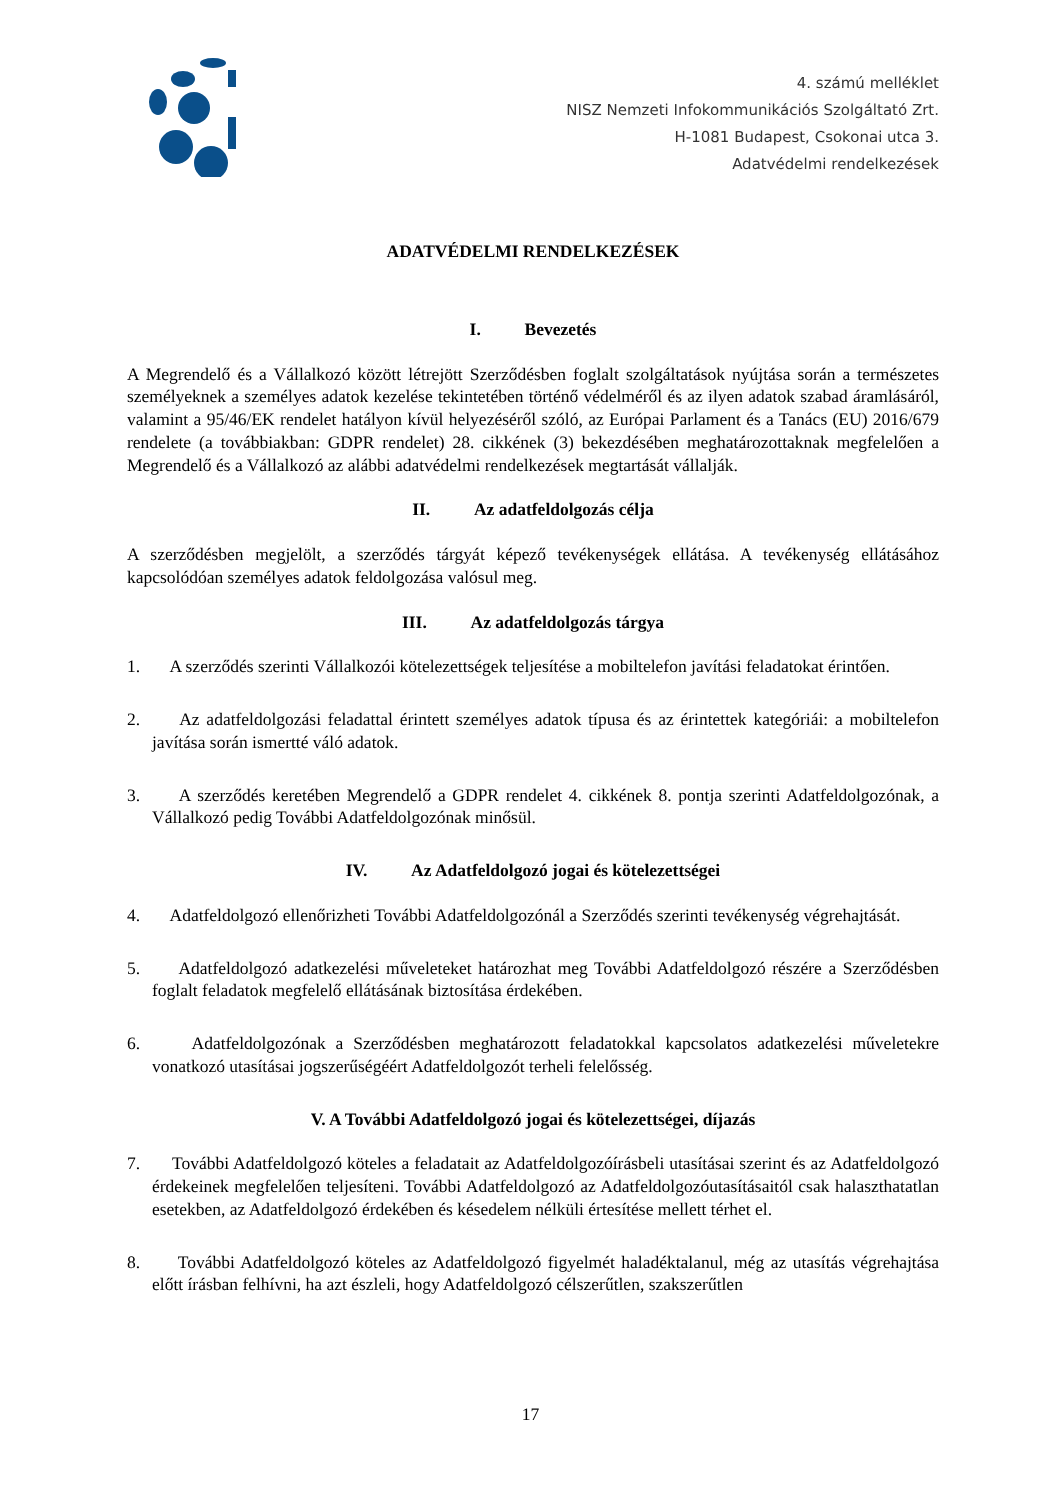4. számú melléklet
NISZ Nemzeti Infokommunikációs Szolgáltató Zrt.
H-1081 Budapest, Csokonai utca 3.
Adatvédelmi rendelkezések
ADATVÉDELMI RENDELKEZÉSEK
I. Bevezetés
A Megrendelő és a Vállalkozó között létrejött Szerződésben foglalt szolgáltatások nyújtása során a természetes személyeknek a személyes adatok kezelése tekintetében történő védelméről és az ilyen adatok szabad áramlásáról, valamint a 95/46/EK rendelet hatályon kívül helyezéséről szóló, az Európai Parlament és a Tanács (EU) 2016/679 rendelete (a továbbiakban: GDPR rendelet) 28. cikkének (3) bekezdésében meghatározottaknak megfelelően a Megrendelő és a Vállalkozó az alábbi adatvédelmi rendelkezések megtartását vállalják.
II. Az adatfeldolgozás célja
A szerződésben megjelölt, a szerződés tárgyát képező tevékenységek ellátása. A tevékenység ellátásához kapcsolódóan személyes adatok feldolgozása valósul meg.
III. Az adatfeldolgozás tárgya
1. A szerződés szerinti Vállalkozói kötelezettségek teljesítése a mobiltelefon javítási feladatokat érintően.
2. Az adatfeldolgozási feladattal érintett személyes adatok típusa és az érintettek kategóriái: a mobiltelefon javítása során ismertté váló adatok.
3. A szerződés keretében Megrendelő a GDPR rendelet 4. cikkének 8. pontja szerinti Adatfeldolgozónak, a Vállalkozó pedig További Adatfeldolgozónak minősül.
IV. Az Adatfeldolgozó jogai és kötelezettségei
4. Adatfeldolgozó ellenőrizheti További Adatfeldolgozónál a Szerződés szerinti tevékenység végrehajtását.
5. Adatfeldolgozó adatkezelési műveleteket határozhat meg További Adatfeldolgozó részére a Szerződésben foglalt feladatok megfelelő ellátásának biztosítása érdekében.
6. Adatfeldolgozónak a Szerződésben meghatározott feladatokkal kapcsolatos adatkezelési műveletekre vonatkozó utasításai jogszerűségéért Adatfeldolgozót terheli felelősség.
V. A További Adatfeldolgozó jogai és kötelezettségei, díjazás
7. További Adatfeldolgozó köteles a feladatait az Adatfeldolgozóírásbeli utasításai szerint és az Adatfeldolgozó érdekeinek megfelelően teljesíteni. További Adatfeldolgozó az Adatfeldolgozóutasításaitól csak halaszthatatlan esetekben, az Adatfeldolgozó érdekében és késedelem nélküli értesítése mellett térhet el.
8. További Adatfeldolgozó köteles az Adatfeldolgozó figyelmét haladéktalanul, még az utasítás végrehajtása előtt írásban felhívni, ha azt észleli, hogy Adatfeldolgozó célszerűtlen, szakszerűtlen
17